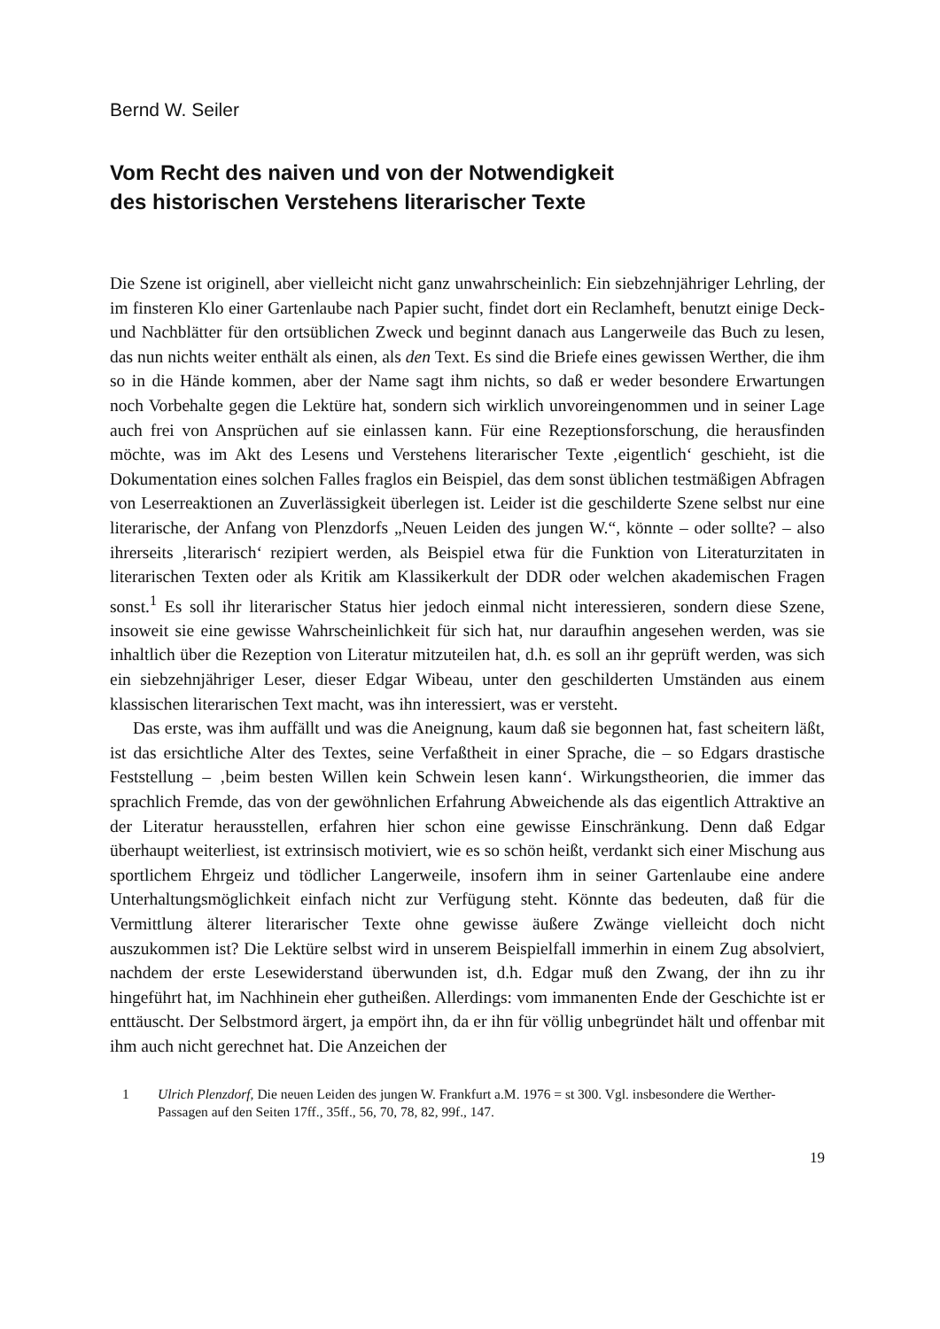Bernd W. Seiler
Vom Recht des naiven und von der Notwendigkeit
des historischen Verstehens literarischer Texte
Die Szene ist originell, aber vielleicht nicht ganz unwahrscheinlich: Ein siebzehnjähriger Lehrling, der im finsteren Klo einer Gartenlaube nach Papier sucht, findet dort ein Reclamheft, benutzt einige Deck- und Nachblätter für den ortsüblichen Zweck und beginnt danach aus Langerweile das Buch zu lesen, das nun nichts weiter enthält als einen, als den Text. Es sind die Briefe eines gewissen Werther, die ihm so in die Hände kommen, aber der Name sagt ihm nichts, so daß er weder besondere Erwartungen noch Vorbehalte gegen die Lektüre hat, sondern sich wirklich unvoreingenommen und in seiner Lage auch frei von Ansprüchen auf sie einlassen kann. Für eine Rezeptionsforschung, die herausfinden möchte, was im Akt des Lesens und Verstehens literarischer Texte ‚eigentlich‘ geschieht, ist die Dokumentation eines solchen Falles fraglos ein Beispiel, das dem sonst üblichen testmäßigen Abfragen von Leserreaktionen an Zuverlässigkeit überlegen ist. Leider ist die geschilderte Szene selbst nur eine literarische, der Anfang von Plenzdorfs „Neuen Leiden des jungen W.“, könnte – oder sollte? – also ihrerseits ‚literarisch‘ rezipiert werden, als Beispiel etwa für die Funktion von Literaturzitaten in literarischen Texten oder als Kritik am Klassikerkult der DDR oder welchen akademischen Fragen sonst.<sup>1</sup> Es soll ihr literarischer Status hier jedoch einmal nicht interessieren, sondern diese Szene, insoweit sie eine gewisse Wahrscheinlichkeit für sich hat, nur daraufhin angesehen werden, was sie inhaltlich über die Rezeption von Literatur mitzuteilen hat, d.h. es soll an ihr geprüft werden, was sich ein siebzehnjähriger Leser, dieser Edgar Wibeau, unter den geschilderten Umständen aus einem klassischen literarischen Text macht, was ihn interessiert, was er versteht.
Das erste, was ihm auffällt und was die Aneignung, kaum daß sie begonnen hat, fast scheitern läßt, ist das ersichtliche Alter des Textes, seine Verfaßtheit in einer Sprache, die – so Edgars drastische Feststellung – ‚beim besten Willen kein Schwein lesen kann‘. Wirkungstheorien, die immer das sprachlich Fremde, das von der gewöhnlichen Erfahrung Abweichende als das eigentlich Attraktive an der Literatur herausstellen, erfahren hier schon eine gewisse Einschränkung. Denn daß Edgar überhaupt weiterliest, ist extrinsisch motiviert, wie es so schön heißt, verdankt sich einer Mischung aus sportlichem Ehrgeiz und tödlicher Langerweile, insofern ihm in seiner Gartenlaube eine andere Unterhaltungsmöglichkeit einfach nicht zur Verfügung steht. Könnte das bedeuten, daß für die Vermittlung älterer literarischer Texte ohne gewisse äußere Zwänge vielleicht doch nicht auszukommen ist? Die Lektüre selbst wird in unserem Beispielfall immerhin in einem Zug absolviert, nachdem der erste Lesewiderstand überwunden ist, d.h. Edgar muß den Zwang, der ihn zu ihr hingeführt hat, im Nachhinein eher gutheißen. Allerdings: vom immanenten Ende der Geschichte ist er enttäuscht. Der Selbstmord ärgert, ja empört ihn, da er ihn für völlig unbegründet hält und offenbar mit ihm auch nicht gerechnet hat. Die Anzeichen der
1 Ulrich Plenzdorf, Die neuen Leiden des jungen W. Frankfurt a.M. 1976 = st 300. Vgl. insbesondere die Werther-Passagen auf den Seiten 17ff., 35ff., 56, 70, 78, 82, 99f., 147.
19